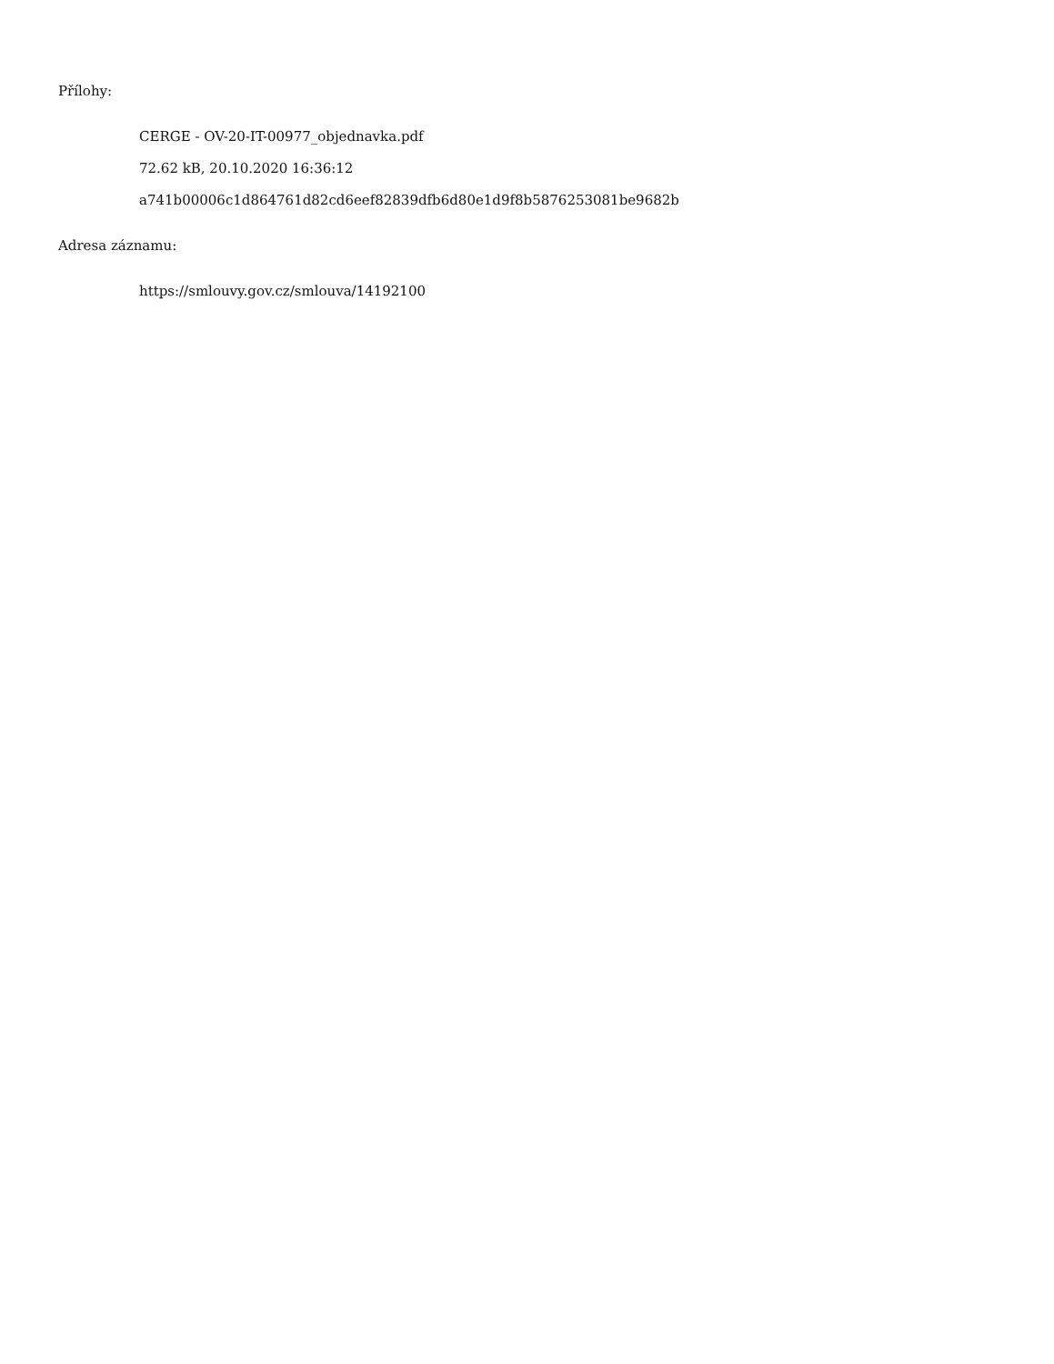Přílohy:
CERGE - OV-20-IT-00977_objednavka.pdf
72.62 kB, 20.10.2020 16:36:12
a741b00006c1d864761d82cd6eef82839dfb6d80e1d9f8b5876253081be9682b
Adresa záznamu:
https://smlouvy.gov.cz/smlouva/14192100